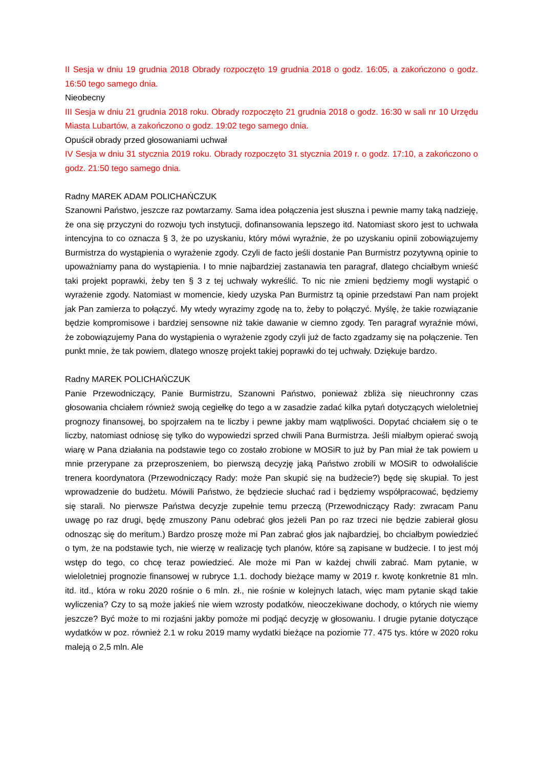II Sesja w dniu 19 grudnia 2018 Obrady rozpoczęto 19 grudnia 2018 o godz. 16:05, a zakończono o godz. 16:50 tego samego dnia.
Nieobecny
III Sesja w dniu 21 grudnia 2018 roku. Obrady rozpoczęto 21 grudnia 2018 o godz. 16:30 w sali nr 10 Urzędu Miasta Lubartów, a zakończono o godz. 19:02 tego samego dnia.
Opuścił obrady przed głosowaniami uchwał
IV Sesja w dniu 31 stycznia 2019 roku. Obrady rozpoczęto 31 stycznia 2019 r. o godz. 17:10, a zakończono o godz. 21:50 tego samego dnia.
Radny MAREK ADAM POLICHAŃCZUK
Szanowni Państwo, jeszcze raz powtarzamy. Sama idea połączenia jest słuszna i pewnie mamy taką nadzieję, że ona się przyczyni do rozwoju tych instytucji, dofinansowania lepszego itd. Natomiast skoro jest to uchwała intencyjna to co oznacza § 3, że po uzyskaniu, który mówi wyraźnie, że po uzyskaniu opinii zobowiązujemy Burmistrza do wystąpienia o wyrażenie zgody. Czyli de facto jeśli dostanie Pan Burmistrz pozytywną opinie to upoważniamy pana do wystąpienia. I to mnie najbardziej zastanawia ten paragraf, dlatego chciałbym wnieść taki projekt poprawki, żeby ten § 3 z tej uchwały wykreślić. To nic nie zmieni będziemy mogli wystąpić o wyrażenie zgody. Natomiast w momencie, kiedy uzyska Pan Burmistrz tą opinie przedstawi Pan nam projekt jak Pan zamierza to połączyć. My wtedy wyrazimy zgodę na to, żeby to połączyć. Myślę, że takie rozwiązanie będzie kompromisowe i bardziej sensowne niż takie dawanie w ciemno zgody. Ten paragraf wyraźnie mówi, że zobowiązujemy Pana do wystąpienia o wyrażenie zgody czyli już de facto zgadzamy się na połączenie. Ten punkt mnie, że tak powiem, dlatego wnoszę projekt takiej poprawki do tej uchwały. Dziękuje bardzo.
Radny MAREK POLICHAŃCZUK
Panie Przewodniczący, Panie Burmistrzu, Szanowni Państwo, ponieważ zbliża się nieuchronny czas głosowania chciałem również swoją cegiełkę do tego a w zasadzie zadać kilka pytań dotyczących wieloletniej prognozy finansowej, bo spojrzałem na te liczby i pewne jakby mam wątpliwości. Dopytać chciałem się o te liczby, natomiast odniosę się tylko do wypowiedzi sprzed chwili Pana Burmistrza. Jeśli miałbym opierać swoją wiarę w Pana działania na podstawie tego co zostało zrobione w MOSiR to już by Pan miał że tak powiem u mnie przerypane za przeproszeniem, bo pierwszą decyzję jaką Państwo zrobili w MOSiR to odwołaliście trenera koordynatora (Przewodniczący Rady: może Pan skupić się na budżecie?) będę się skupiał. To jest wprowadzenie do budżetu. Mówili Państwo, że będziecie słuchać rad i będziemy współpracować, będziemy się starali. No pierwsze Państwa decyzje zupełnie temu przeczą (Przewodniczący Rady: zwracam Panu uwagę po raz drugi, będę zmuszony Panu odebrać głos jeżeli Pan po raz trzeci nie będzie zabierał głosu odnosząc się do meritum.) Bardzo proszę może mi Pan zabrać głos jak najbardziej, bo chciałbym powiedzieć o tym, że na podstawie tych, nie wierzę w realizację tych planów, które są zapisane w budżecie. I to jest mój wstęp do tego, co chcę teraz powiedzieć. Ale może mi Pan w każdej chwili zabrać. Mam pytanie, w wieloletniej prognozie finansowej w rubryce 1.1. dochody bieżące mamy w 2019 r. kwotę konkretnie 81 mln. itd. itd., która w roku 2020 rośnie o 6 mln. zł., nie rośnie w kolejnych latach, więc mam pytanie skąd takie wyliczenia? Czy to są może jakieś nie wiem wzrosty podatków, nieoczekiwane dochody, o których nie wiemy jeszcze? Być może to mi rozjaśni jakby pomoże mi podjąć decyzję w głosowaniu. I drugie pytanie dotyczące wydatków w poz. również 2.1 w roku 2019 mamy wydatki bieżące na poziomie 77. 475 tys. które w 2020 roku maleją o 2,5 mln. Ale